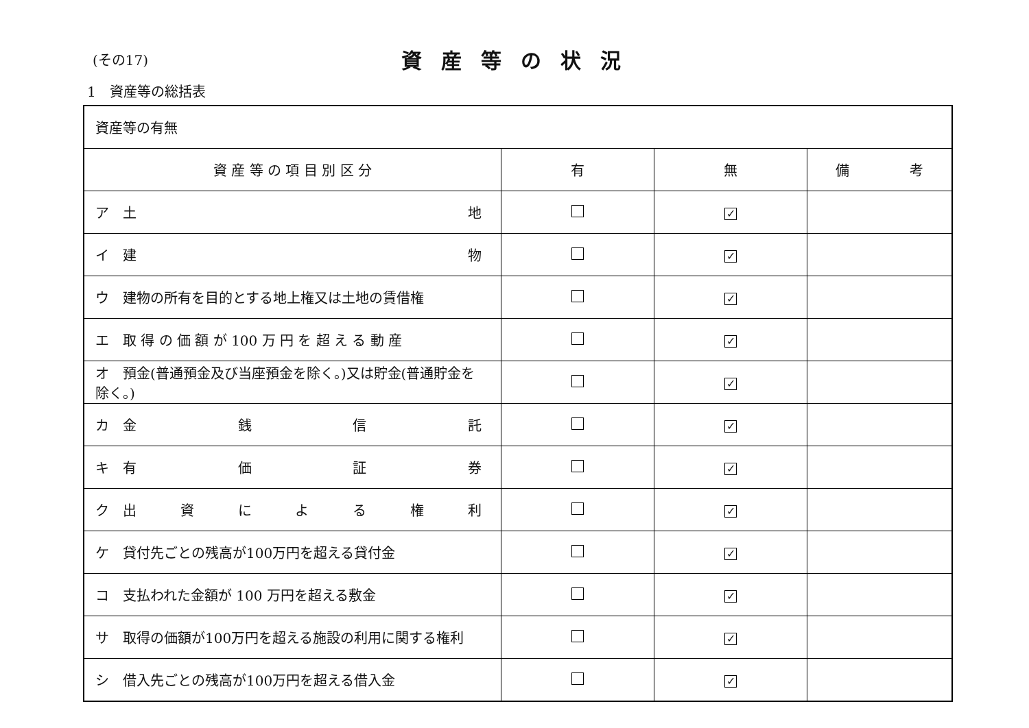(その17) 資産等の状況
1　資産等の総括表
| 資産等の有無 | | | |
| 資 産 等 の 項 目 別 区 分 | 有 | 無 | 備 考 |
| ア 土 地 | | ✓ | |
| イ 建 物 | | ✓ | |
| ウ 建物の所有を目的とする地上権又は土地の賃借権 | | ✓ | |
| エ 取 得 の 価 額 が 100 万 円 を 超 え る 動 産 | | ✓ | |
| オ 預金(普通預金及び当座預金を除く。)又は貯金(普通貯金を除く。) | | ✓ | |
| カ 金 銭 信 託 | | ✓ | |
| キ 有 価 証 券 | | ✓ | |
| ク 出 資 に よ る 権 利 | | ✓ | |
| ケ 貸付先ごとの残高が100万円を超える貸付金 | | ✓ | |
| コ 支払われた金額が 100 万円を超える敷金 | | ✓ | |
| サ 取得の価額が100万円を超える施設の利用に関する権利 | | ✓ | |
| シ 借入先ごとの残高が100万円を超える借入金 | | ✓ | |